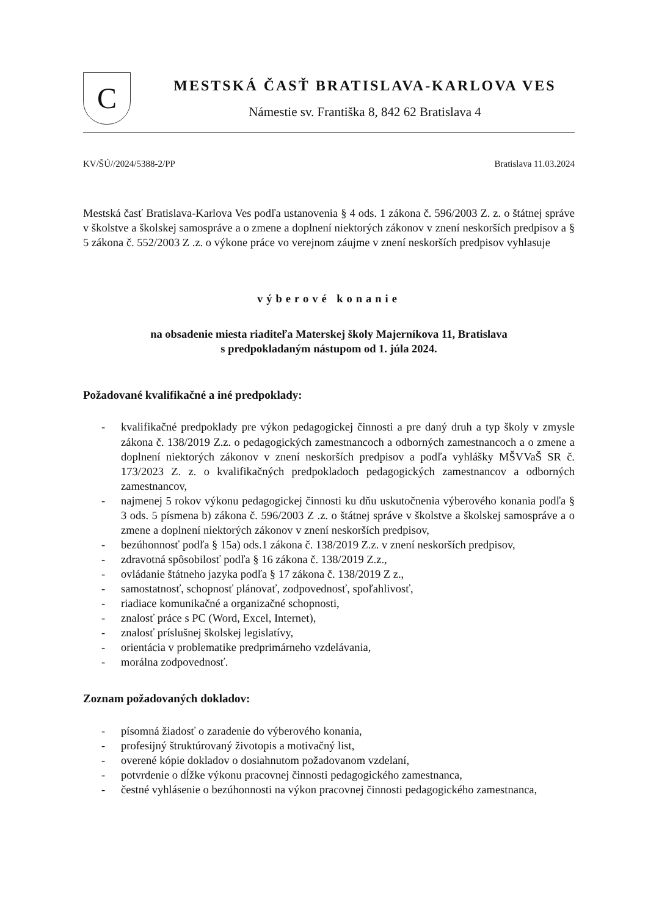C
MESTSKÁ ČASŤ BRATISLAVA-KARLOVA VES
Námestie sv. Františka 8, 842 62 Bratislava 4
KV/ŠÚ//2024/5388-2/PP Bratislava 11.03.2024
Mestská časť Bratislava-Karlova Ves podľa ustanovenia § 4 ods. 1 zákona č. 596/2003 Z. z. o štátnej správe v školstve a školskej samospráve a o zmene a doplnení niektorých zákonov v znení neskorších predpisov a § 5 zákona č. 552/2003 Z .z. o výkone práce vo verejnom záujme v znení neskorších predpisov vyhlasuje
výberové konanie
na obsadenie miesta riaditeľa Materskej školy Majerníkova 11, Bratislava
s predpokladaným nástupom od 1. júla 2024.
Požadované kvalifikačné a iné predpoklady:
- kvalifikačné predpoklady pre výkon pedagogickej činnosti a pre daný druh a typ školy v zmysle zákona č. 138/2019 Z.z. o pedagogických zamestnancoch a odborných zamestnancoch a o zmene a doplnení niektorých zákonov v znení neskorších predpisov a podľa vyhlášky MŠVVaŠ SR č. 173/2023 Z. z. o kvalifikačných predpokladoch pedagogických zamestnancov a odborných zamestnancov,
- najmenej 5 rokov výkonu pedagogickej činnosti ku dňu uskutočnenia výberového konania podľa § 3 ods. 5 písmena b) zákona č. 596/2003 Z .z. o štátnej správe v školstve a školskej samospráve a o zmene a doplnení niektorých zákonov v znení neskorších predpisov,
- bezúhonnosť podľa § 15a) ods.1 zákona č. 138/2019 Z.z. v znení neskorších predpisov,
- zdravotná spôsobilosť podľa § 16 zákona č. 138/2019 Z.z.,
- ovládanie štátneho jazyka podľa § 17 zákona č. 138/2019 Z z.,
- samostatnosť, schopnosť plánovať, zodpovednosť, spoľahlivosť,
- riadiace komunikačné a organizačné schopnosti,
- znalosť práce s PC (Word, Excel, Internet),
- znalosť príslušnej školskej legislatívy,
- orientácia v problematike predprimárneho vzdelávania,
- morálna zodpovednosť.
Zoznam požadovaných dokladov:
- písomná žiadosť o zaradenie do výberového konania,
- profesijný štruktúrovaný životopis a motivačný list,
- overené kópie dokladov o dosiahnutom požadovanom vzdelaní,
- potvrdenie o dĺžke výkonu pracovnej činnosti pedagogického zamestnanca,
- čestné vyhlásenie o bezúhonnosti na výkon pracovnej činnosti pedagogického zamestnanca,